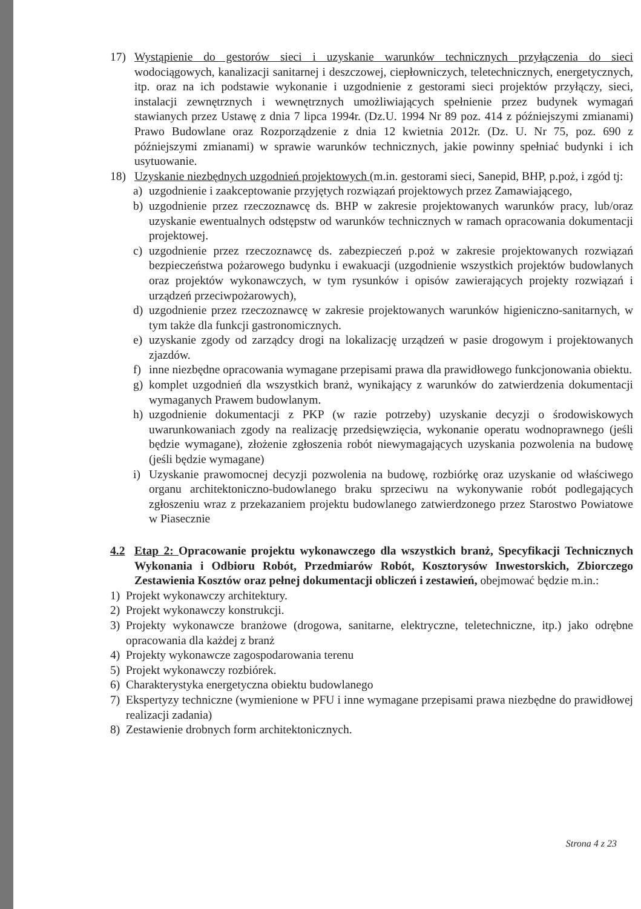17) Wystąpienie do gestorów sieci i uzyskanie warunków technicznych przyłączenia do sieci wodociągowych, kanalizacji sanitarnej i deszczowej, ciepłowniczych, teletechnicznych, energetycznych, itp. oraz na ich podstawie wykonanie i uzgodnienie z gestorami sieci projektów przyłączy, sieci, instalacji zewnętrznych i wewnętrznych umożliwiających spełnienie przez budynek wymagań stawianych przez Ustawę z dnia 7 lipca 1994r. (Dz.U. 1994 Nr 89 poz. 414 z późniejszymi zmianami) Prawo Budowlane oraz Rozporządzenie z dnia 12 kwietnia 2012r. (Dz. U. Nr 75, poz. 690 z późniejszymi zmianami) w sprawie warunków technicznych, jakie powinny spełniać budynki i ich usytuowanie.
18) Uzyskanie niezbędnych uzgodnień projektowych (m.in. gestorami sieci, Sanepid, BHP, p.poż, i zgód tj:
a) uzgodnienie i zaakceptowanie przyjętych rozwiązań projektowych przez Zamawiającego,
b) uzgodnienie przez rzeczoznawcę ds. BHP w zakresie projektowanych warunków pracy, lub/oraz uzyskanie ewentualnych odstępstw od warunków technicznych w ramach opracowania dokumentacji projektowej.
c) uzgodnienie przez rzeczoznawcę ds. zabezpieczeń p.poż w zakresie projektowanych rozwiązań bezpieczeństwa pożarowego budynku i ewakuacji (uzgodnienie wszystkich projektów budowlanych oraz projektów wykonawczych, w tym rysunków i opisów zawierających projekty rozwiązań i urządzeń przeciwpożarowych),
d) uzgodnienie przez rzeczoznawcę w zakresie projektowanych warunków higieniczno-sanitarnych, w tym także dla funkcji gastronomicznych.
e) uzyskanie zgody od zarządcy drogi na lokalizację urządzeń w pasie drogowym i projektowanych zjazdów.
f) inne niezbędne opracowania wymagane przepisami prawa dla prawidłowego funkcjonowania obiektu.
g) komplet uzgodnień dla wszystkich branż, wynikający z warunków do zatwierdzenia dokumentacji wymaganych Prawem budowlanym.
h) uzgodnienie dokumentacji z PKP (w razie potrzeby) uzyskanie decyzji o środowiskowych uwarunkowaniach zgody na realizację przedsięwzięcia, wykonanie operatu wodnoprawnego (jeśli będzie wymagane), złożenie zgłoszenia robót niewymagających uzyskania pozwolenia na budowę (jeśli będzie wymagane)
i) Uzyskanie prawomocnej decyzji pozwolenia na budowę, rozbiórkę oraz uzyskanie od właściwego organu architektoniczno-budowlanego braku sprzeciwu na wykonywanie robót podlegających zgłoszeniu wraz z przekazaniem projektu budowlanego zatwierdzonego przez Starostwo Powiatowe w Piasecznie
4.2 Etap 2: Opracowanie projektu wykonawczego dla wszystkich branż, Specyfikacji Technicznych Wykonania i Odbioru Robót, Przedmiarów Robót, Kosztorysów Inwestorskich, Zbiorczego Zestawienia Kosztów oraz pełnej dokumentacji obliczeń i zestawień, obejmować będzie m.in.:
1) Projekt wykonawczy architektury.
2) Projekt wykonawczy konstrukcji.
3) Projekty wykonawcze branżowe (drogowa, sanitarne, elektryczne, teletechniczne, itp.) jako odrębne opracowania dla każdej z branż
4) Projekty wykonawcze zagospodarowania terenu
5) Projekt wykonawczy rozbiórek.
6) Charakterystyka energetyczna obiektu budowlanego
7) Ekspertyzy techniczne (wymienione w PFU i inne wymagane przepisami prawa niezbędne do prawidłowej realizacji zadania)
8) Zestawienie drobnych form architektonicznych.
Strona 4 z 23